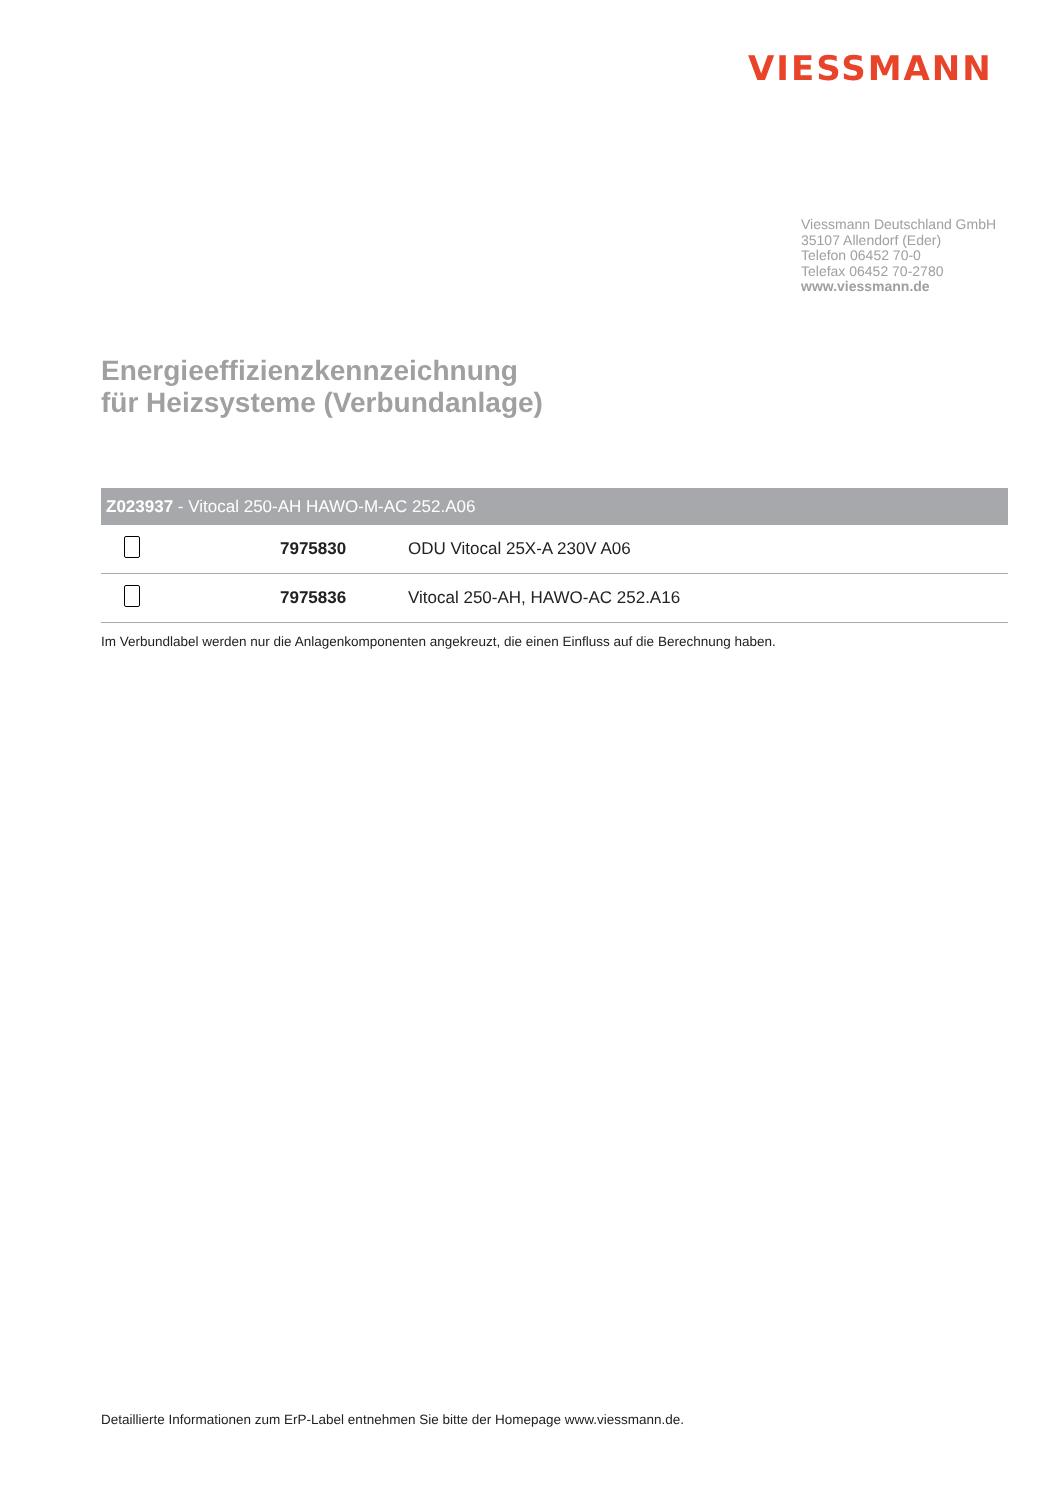VIESSMANN
Viessmann Deutschland GmbH
35107 Allendorf (Eder)
Telefon 06452 70-0
Telefax 06452 70-2780
www.viessmann.de
Energieeffizienzkennzeichnung
für Heizsysteme (Verbundanlage)
| Z023937 - Vitocal 250-AH HAWO-M-AC 252.A06 | | |
| --- | --- | --- |
| | 7975830 | ODU Vitocal 25X-A 230V A06 |
| | 7975836 | Vitocal 250-AH, HAWO-AC 252.A16 |
Im Verbundlabel werden nur die Anlagenkomponenten angekreuzt, die einen Einfluss auf die Berechnung haben.
Detaillierte Informationen zum ErP-Label entnehmen Sie bitte der Homepage www.viessmann.de.